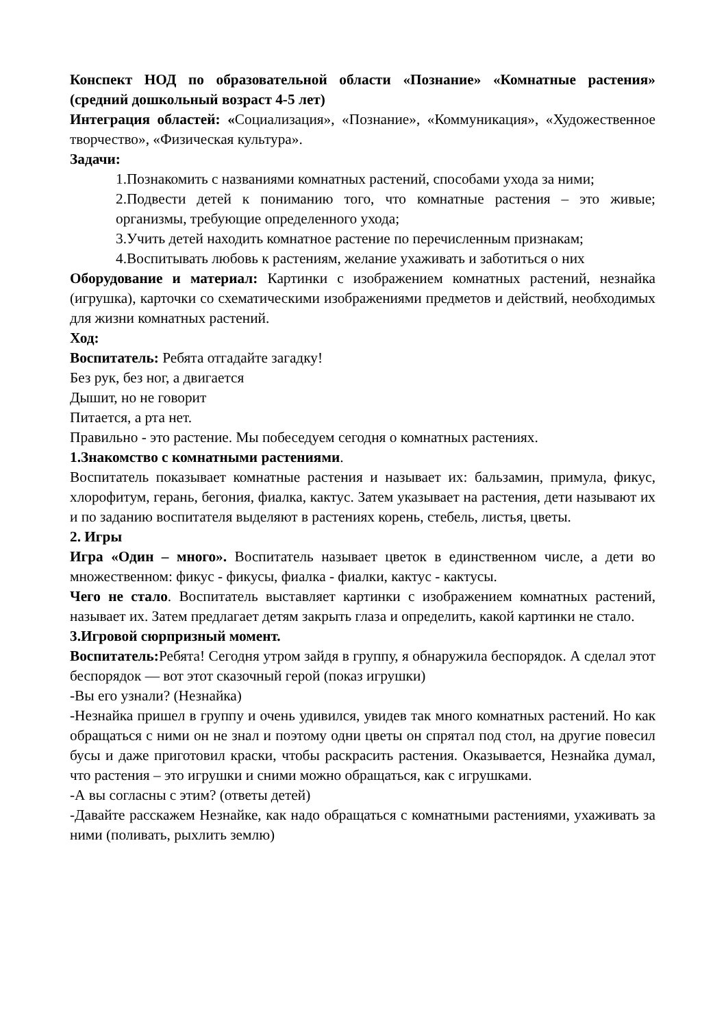Конспект НОД по образовательной области «Познание» «Комнатные растения» (средний дошкольный возраст 4-5 лет)
Интеграция областей: «Социализация», «Познание», «Коммуникация», «Художественное творчество», «Физическая культура».
Задачи:
1.Познакомить с названиями комнатных растений, способами ухода за ними;
2.Подвести детей к пониманию того, что комнатные растения – это живые; организмы, требующие определенного ухода;
3.Учить детей находить комнатное растение по перечисленным признакам;
4.Воспитывать любовь к растениям, желание ухаживать и заботиться о них
Оборудование и материал: Картинки с изображением комнатных растений, незнайка (игрушка), карточки со схематическими изображениями предметов и действий, необходимых для жизни комнатных растений.
Ход:
Воспитатель: Ребята отгадайте загадку!
Без рук, без ног, а двигается
Дышит, но не говорит
Питается, а рта нет.
Правильно - это растение. Мы побеседуем сегодня о комнатных растениях.
1.Знакомство с комнатными растениями.
Воспитатель показывает комнатные растения и называет их: бальзамин, примула, фикус, хлорофитум, герань, бегония, фиалка, кактус. Затем указывает на растения, дети называют их и по заданию воспитателя выделяют в растениях корень, стебель, листья, цветы.
2. Игры
Игра «Один – много». Воспитатель называет цветок в единственном числе, а дети во множественном: фикус - фикусы, фиалка - фиалки, кактус - кактусы.
Чего не стало. Воспитатель выставляет картинки с изображением комнатных растений, называет их. Затем предлагает детям закрыть глаза и определить, какой картинки не стало.
3.Игровой сюрпризный момент.
Воспитатель: Ребята! Сегодня утром зайдя в группу, я обнаружила беспорядок. А сделал этот беспорядок — вот этот сказочный герой (показ игрушки)
-Вы его узнали? (Незнайка)
-Незнайка пришел в группу и очень удивился, увидев так много комнатных растений. Но как обращаться с ними он не знал и поэтому одни цветы он спрятал под стол, на другие повесил бусы и даже приготовил краски, чтобы раскрасить растения. Оказывается, Незнайка думал, что растения – это игрушки и сними можно обращаться, как с игрушками.
-А вы согласны с этим? (ответы детей)
-Давайте расскажем Незнайке, как надо обращаться с комнатными растениями, ухаживать за ними (поливать, рыхлить землю)